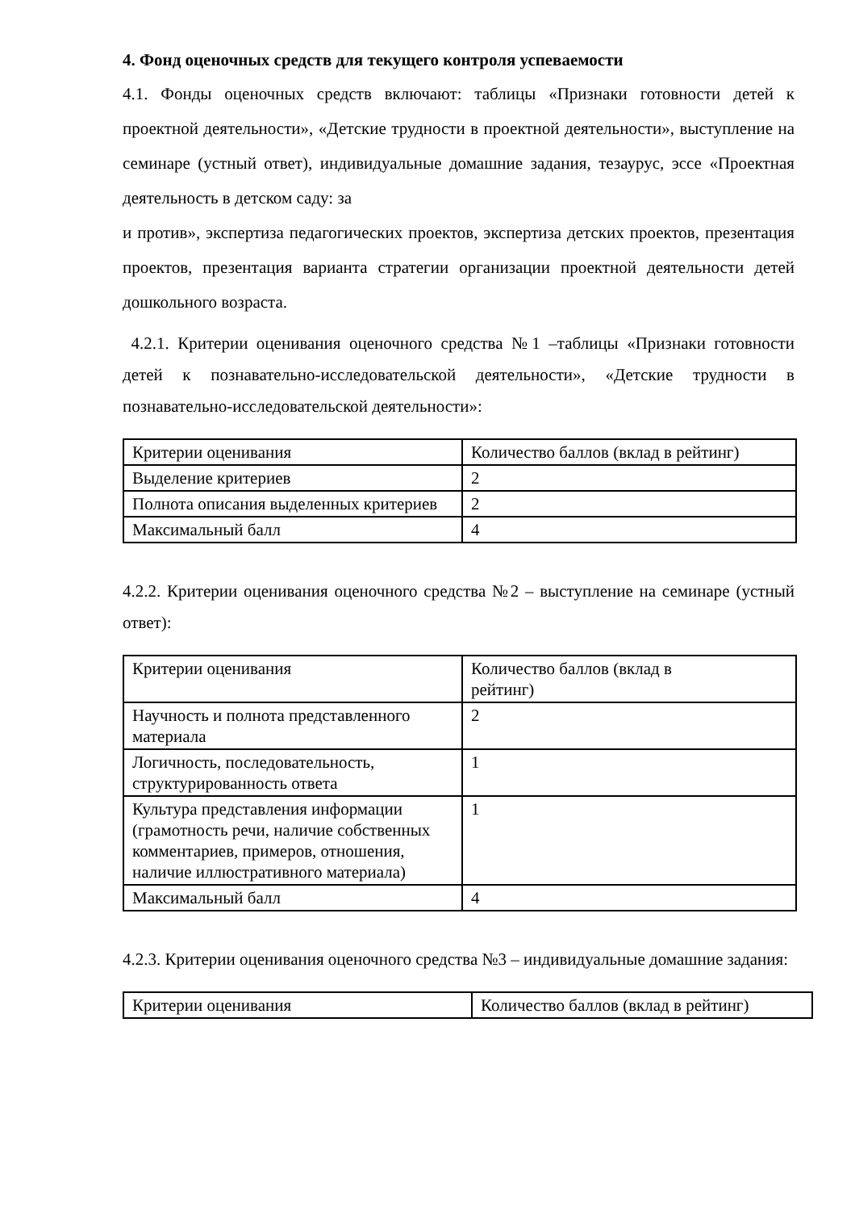4. Фонд оценочных средств для текущего контроля успеваемости
4.1. Фонды оценочных средств включают: таблицы «Признаки готовности детей к проектной деятельности», «Детские трудности в проектной деятельности», выступление на семинаре (устный ответ), индивидуальные домашние задания, тезаурус, эссе «Проектная деятельность в детском саду: за
и против», экспертиза педагогических проектов, экспертиза детских проектов, презентация проектов, презентация варианта стратегии организации проектной деятельности детей дошкольного возраста.
4.2.1. Критерии оценивания оценочного средства №1 –таблицы «Признаки готовности детей к познавательно-исследовательской деятельности», «Детские трудности в познавательно-исследовательской деятельности»:
| Критерии оценивания | Количество баллов (вклад в рейтинг) |
| Выделение критериев | 2 |
| Полнота описания выделенных критериев | 2 |
| Максимальный балл | 4 |
4.2.2. Критерии оценивания оценочного средства №2 – выступление на семинаре (устный ответ):
| Критерии оценивания | Количество баллов (вклад в рейтинг) |
| Научность и полнота представленного материала | 2 |
| Логичность, последовательность, структурированность ответа | 1 |
| Культура представления информации (грамотность речи, наличие собственных комментариев, примеров, отношения, наличие иллюстративного материала) | 1 |
| Максимальный балл | 4 |
4.2.3. Критерии оценивания оценочного средства №3 – индивидуальные домашние задания:
| Критерии оценивания | Количество баллов (вклад в рейтинг) |